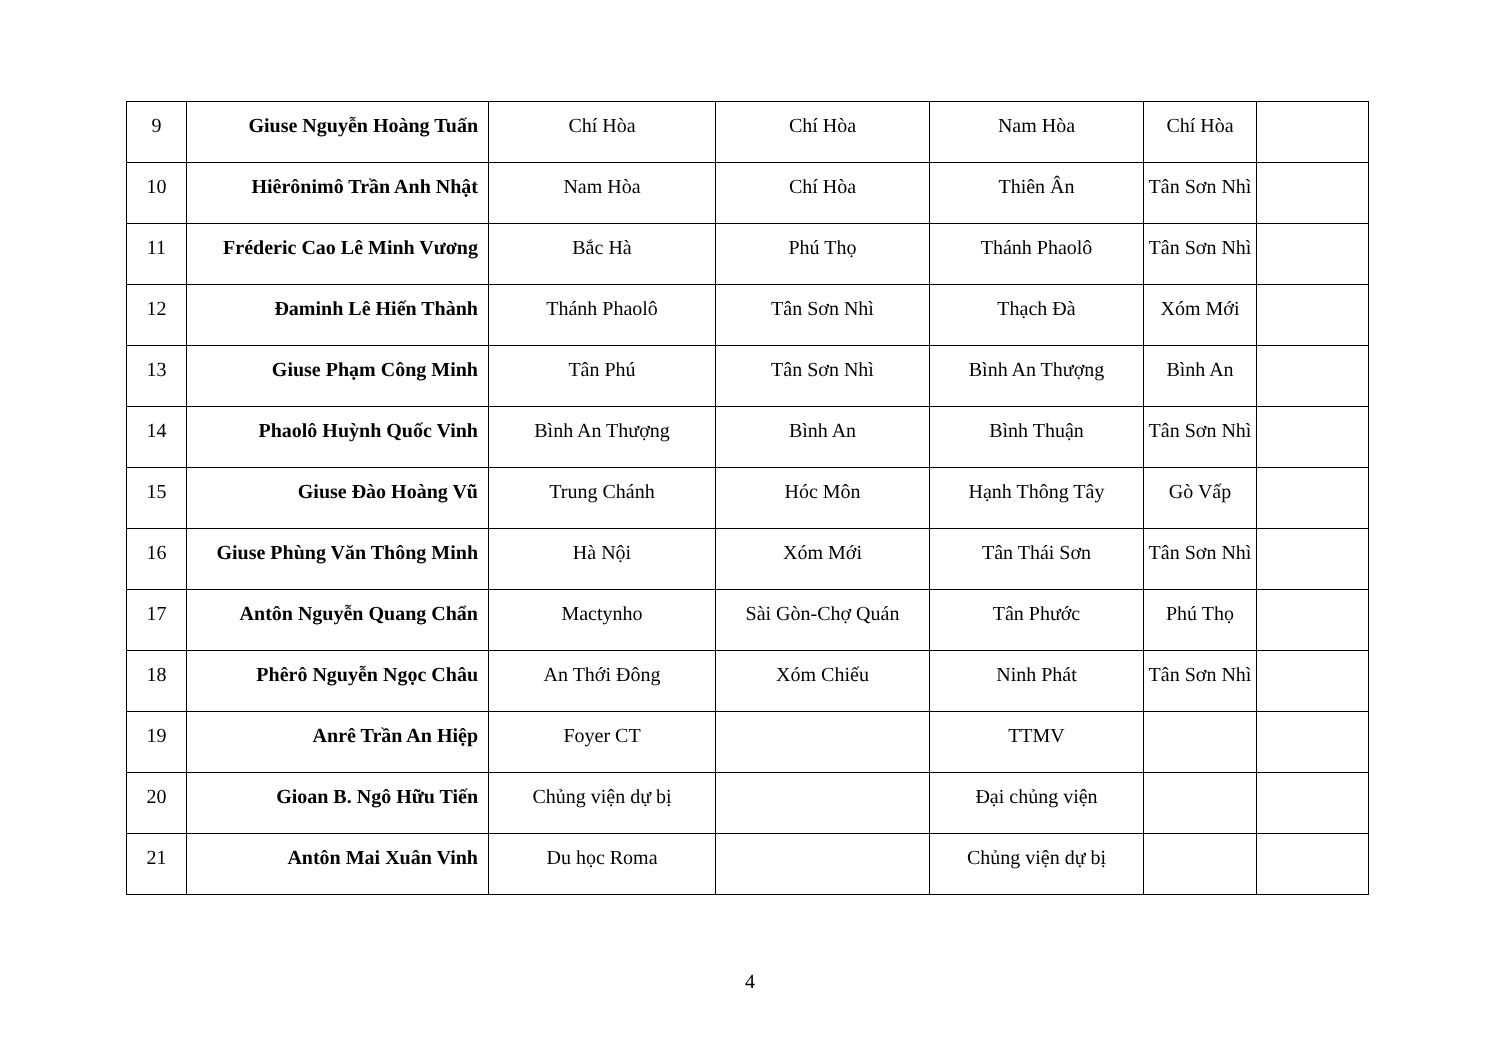| 9 | Giuse Nguyễn Hoàng Tuấn | Chí Hòa | Chí Hòa | Nam Hòa | Chí Hòa | |
| 10 | Hiêrônimô Trần Anh Nhật | Nam Hòa | Chí Hòa | Thiên Ân | Tân Sơn Nhì | |
| 11 | Fréderic Cao Lê Minh Vương | Bắc Hà | Phú Thọ | Thánh Phaolô | Tân Sơn Nhì | |
| 12 | Đaminh Lê Hiến Thành | Thánh Phaolô | Tân Sơn Nhì | Thạch Đà | Xóm Mới | |
| 13 | Giuse Phạm Công Minh | Tân Phú | Tân Sơn Nhì | Bình An Thượng | Bình An | |
| 14 | Phaolô Huỳnh Quốc Vinh | Bình An Thượng | Bình An | Bình Thuận | Tân Sơn Nhì | |
| 15 | Giuse Đào Hoàng Vũ | Trung Chánh | Hóc Môn | Hạnh Thông Tây | Gò Vấp | |
| 16 | Giuse Phùng Văn Thông Minh | Hà Nội | Xóm Mới | Tân Thái Sơn | Tân Sơn Nhì | |
| 17 | Antôn Nguyễn Quang Chẩn | Mactynho | Sài Gòn-Chợ Quán | Tân Phước | Phú Thọ | |
| 18 | Phêrô Nguyễn Ngọc Châu | An Thới Đông | Xóm Chiếu | Ninh Phát | Tân Sơn Nhì | |
| 19 | Anrê Trần An Hiệp | Foyer CT | | TTMV | | |
| 20 | Gioan B. Ngô Hữu Tiến | Chủng viện dự bị | | Đại chủng viện | | |
| 21 | Antôn Mai Xuân Vinh | Du học Roma | | Chủng viện dự bị | | |
4